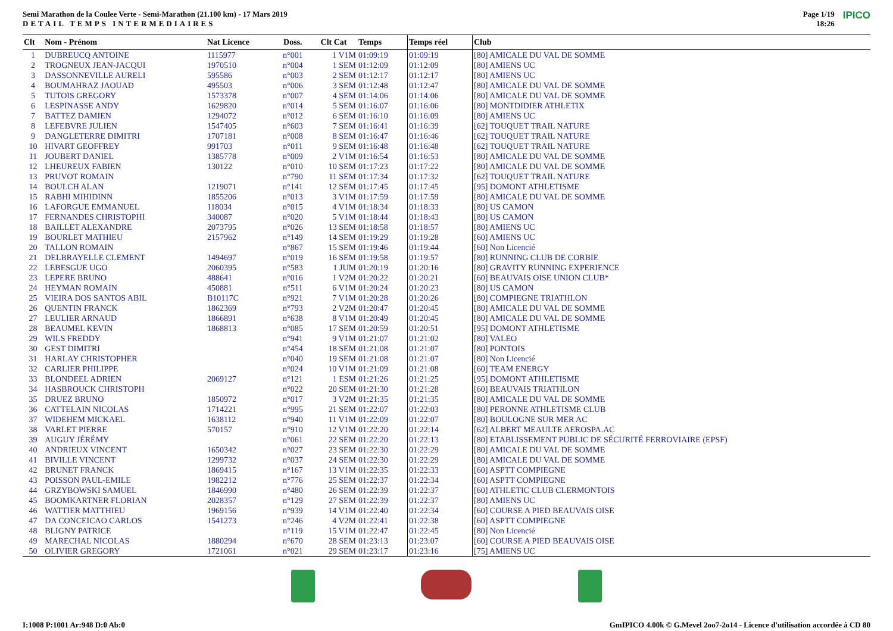Semi Marathon de la Coulee Verte - Semi-Marathon (21.100 km) - 17 Mars 2019
DETAIL TEMPS INTERMEDIAIRES
Page 1/19
18:26 IPICO
| Clt | Nom - Prénom | Nat Licence | Doss. | Clt Cat | Temps | Temps réel | Club |
| --- | --- | --- | --- | --- | --- | --- | --- |
| 1 | DUBREUCQ ANTOINE | 1115977 | n°001 | 1 V1M | 01:09:19 | 01:09:19 | [80] AMICALE DU VAL DE SOMME |
| 2 | TROGNEUX JEAN-JACQUI | 1970510 | n°004 | 1 SEM | 01:12:09 | 01:12:09 | [80] AMIENS UC |
| 3 | DASSONNEVILLE AURELI | 595586 | n°003 | 2 SEM | 01:12:17 | 01:12:17 | [80] AMIENS UC |
| 4 | BOUMAHRAZ JAOUAD | 495503 | n°006 | 3 SEM | 01:12:48 | 01:12:47 | [80] AMICALE DU VAL DE SOMME |
| 5 | TUTOIS GREGORY | 1573378 | n°007 | 4 SEM | 01:14:06 | 01:14:06 | [80] AMICALE DU VAL DE SOMME |
| 6 | LESPINASSE ANDY | 1629820 | n°014 | 5 SEM | 01:16:07 | 01:16:06 | [80] MONTDIDIER ATHLETIX |
| 7 | BATTEZ DAMIEN | 1294072 | n°012 | 6 SEM | 01:16:10 | 01:16:09 | [80] AMIENS UC |
| 8 | LEFEBVRE JULIEN | 1547405 | n°603 | 7 SEM | 01:16:41 | 01:16:39 | [62] TOUQUET TRAIL NATURE |
| 9 | DANGLETERRE DIMITRI | 1707181 | n°008 | 8 SEM | 01:16:47 | 01:16:46 | [62] TOUQUET TRAIL NATURE |
| 10 | HIVART GEOFFREY | 991703 | n°011 | 9 SEM | 01:16:48 | 01:16:48 | [62] TOUQUET TRAIL NATURE |
| 11 | JOUBERT DANIEL | 1385778 | n°009 | 2 V1M | 01:16:54 | 01:16:53 | [80] AMICALE DU VAL DE SOMME |
| 12 | LHEUREUX FABIEN | 130122 | n°010 | 10 SEM | 01:17:23 | 01:17:22 | [80] AMICALE DU VAL DE SOMME |
| 13 | PRUVOT ROMAIN | | n°790 | 11 SEM | 01:17:34 | 01:17:32 | [62] TOUQUET TRAIL NATURE |
| 14 | BOULCH ALAN | 1219071 | n°141 | 12 SEM | 01:17:45 | 01:17:45 | [95] DOMONT ATHLETISME |
| 15 | RABHI MIHIDINN | 1855206 | n°013 | 3 V1M | 01:17:59 | 01:17:59 | [80] AMICALE DU VAL DE SOMME |
| 16 | LAFORGUE EMMANUEL | 118034 | n°015 | 4 V1M | 01:18:34 | 01:18:33 | [80] US CAMON |
| 17 | FERNANDES CHRISTOPHI | 340087 | n°020 | 5 V1M | 01:18:44 | 01:18:43 | [80] US CAMON |
| 18 | BAILLET ALEXANDRE | 2073795 | n°026 | 13 SEM | 01:18:58 | 01:18:57 | [80] AMIENS UC |
| 19 | BOURLET MATHIEU | 2157962 | n°149 | 14 SEM | 01:19:29 | 01:19:28 | [60] AMIENS UC |
| 20 | TALLON ROMAIN | | n°867 | 15 SEM | 01:19:46 | 01:19:44 | [60] Non Licencié |
| 21 | DELBRAYELLE CLEMENT | 1494697 | n°019 | 16 SEM | 01:19:58 | 01:19:57 | [80] RUNNING CLUB DE CORBIE |
| 22 | LEBESGUE UGO | 2060395 | n°583 | 1 JUM | 01:20:19 | 01:20:16 | [80] GRAVITY RUNNING EXPERIENCE |
| 23 | LEPERE BRUNO | 488641 | n°016 | 1 V2M | 01:20:22 | 01:20:21 | [60] BEAUVAIS OISE UNION CLUB* |
| 24 | HEYMAN ROMAIN | 450881 | n°511 | 6 V1M | 01:20:24 | 01:20:23 | [80] US CAMON |
| 25 | VIEIRA DOS SANTOS ABIL | B10117C | n°921 | 7 V1M | 01:20:28 | 01:20:26 | [80] COMPIEGNE TRIATHLON |
| 26 | QUENTIN FRANCK | 1862369 | n°793 | 2 V2M | 01:20:47 | 01:20:45 | [80] AMICALE DU VAL DE SOMME |
| 27 | LEULIER ARNAUD | 1866891 | n°638 | 8 V1M | 01:20:49 | 01:20:45 | [80] AMICALE DU VAL DE SOMME |
| 28 | BEAUMEL KEVIN | 1868813 | n°085 | 17 SEM | 01:20:59 | 01:20:51 | [95] DOMONT ATHLETISME |
| 29 | WILS FREDDY | | n°941 | 9 V1M | 01:21:07 | 01:21:02 | [80] VALEO |
| 30 | GEST DIMITRI | | n°454 | 18 SEM | 01:21:08 | 01:21:07 | [80] PONTOIS |
| 31 | HARLAY CHRISTOPHER | | n°040 | 19 SEM | 01:21:08 | 01:21:07 | [80] Non Licencié |
| 32 | CARLIER PHILIPPE | | n°024 | 10 V1M | 01:21:09 | 01:21:08 | [60] TEAM ENERGY |
| 33 | BLONDEEL ADRIEN | 2069127 | n°121 | 1 ESM | 01:21:26 | 01:21:25 | [95] DOMONT ATHLETISME |
| 34 | HASBROUCK CHRISTOPH | | n°022 | 20 SEM | 01:21:30 | 01:21:28 | [60] BEAUVAIS TRIATHLON |
| 35 | DRUEZ BRUNO | 1850972 | n°017 | 3 V2M | 01:21:35 | 01:21:35 | [80] AMICALE DU VAL DE SOMME |
| 36 | CATTELAIN NICOLAS | 1714221 | n°995 | 21 SEM | 01:22:07 | 01:22:03 | [80] PERONNE ATHLETISME CLUB |
| 37 | WIDEHEM MICKAEL | 1638112 | n°940 | 11 V1M | 01:22:09 | 01:22:07 | [80] BOULOGNE SUR MER AC |
| 38 | VARLET PIERRE | 570157 | n°910 | 12 V1M | 01:22:20 | 01:22:14 | [62] ALBERT MEAULTE AEROSPA.AC |
| 39 | AUGUY JÉRÉMY | | n°061 | 22 SEM | 01:22:20 | 01:22:13 | [80] ETABLISSEMENT PUBLIC DE SÉCURITÉ FERROVIAIRE (EPSF) |
| 40 | ANDRIEUX VINCENT | 1650342 | n°027 | 23 SEM | 01:22:30 | 01:22:29 | [80] AMICALE DU VAL DE SOMME |
| 41 | BIVILLE VINCENT | 1299732 | n°037 | 24 SEM | 01:22:30 | 01:22:29 | [80] AMICALE DU VAL DE SOMME |
| 42 | BRUNET FRANCK | 1869415 | n°167 | 13 V1M | 01:22:35 | 01:22:33 | [60] ASPTT COMPIEGNE |
| 43 | POISSON PAUL-EMILE | 1982212 | n°776 | 25 SEM | 01:22:37 | 01:22:34 | [60] ASPTT COMPIEGNE |
| 44 | GRZYBOWSKI SAMUEL | 1846990 | n°480 | 26 SEM | 01:22:39 | 01:22:37 | [60] ATHLETIC CLUB CLERMONTOIS |
| 45 | BOOMKARTNER FLORIAN | 2028357 | n°129 | 27 SEM | 01:22:39 | 01:22:37 | [80] AMIENS UC |
| 46 | WATTIER MATTHIEU | 1969156 | n°939 | 14 V1M | 01:22:40 | 01:22:34 | [60] COURSE A PIED BEAUVAIS OISE |
| 47 | DA CONCEICAO CARLOS | 1541273 | n°246 | 4 V2M | 01:22:41 | 01:22:38 | [60] ASPTT COMPIEGNE |
| 48 | BLIGNY PATRICE | | n°119 | 15 V1M | 01:22:47 | 01:22:45 | [80] Non Licencié |
| 49 | MARECHAL NICOLAS | 1880294 | n°670 | 28 SEM | 01:23:13 | 01:23:07 | [60] COURSE A PIED BEAUVAIS OISE |
| 50 | OLIVIER GREGORY | 1721061 | n°021 | 29 SEM | 01:23:17 | 01:23:16 | [75] AMIENS UC |
I:1008 P:1001 Ar:948 D:0 Ab:0 GmIPICO 4.00k © G.Mevel 2oo7-2o14 - Licence d'utilisation accordée à CD 80